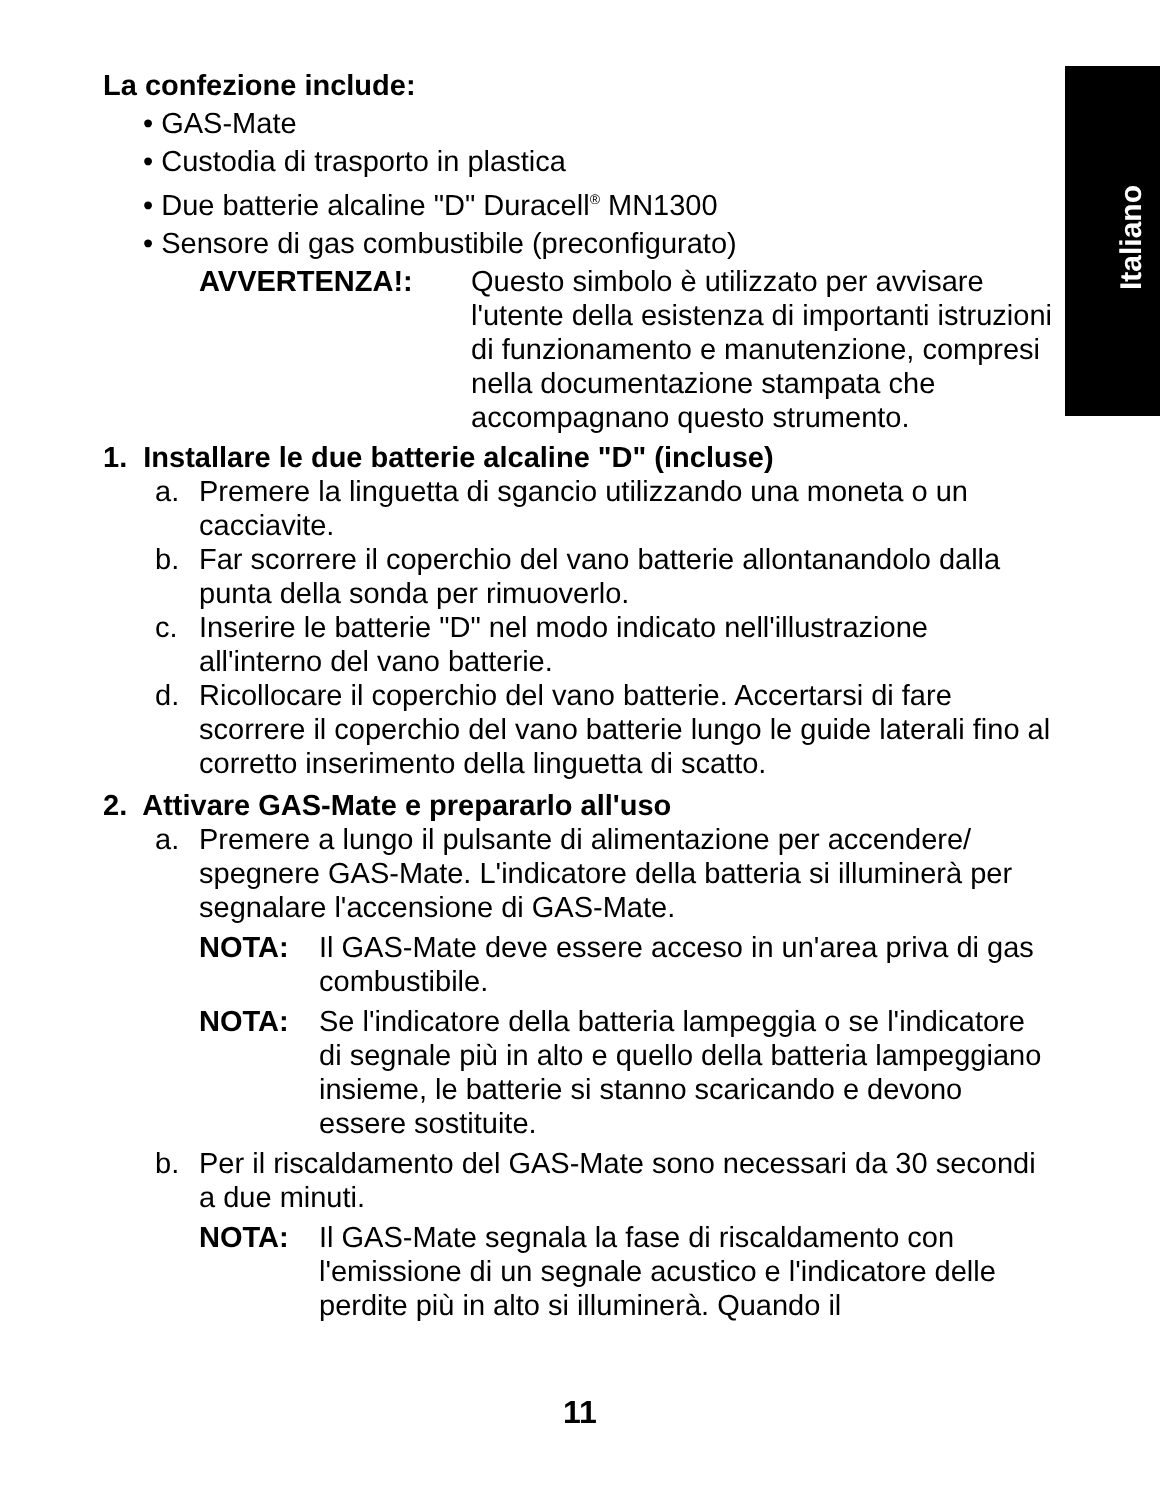Italiano
La confezione include:
• GAS-Mate
• Custodia di trasporto in plastica
• Due batterie alcaline "D" Duracell<sup>®</sup> MN1300
• Sensore di gas combustibile (preconfigurato)
AVVERTENZA!: Questo simbolo è utilizzato per avvisare l'utente della esistenza di importanti istruzioni di funzionamento e manutenzione, compresi nella documentazione stampata che accompagnano questo strumento.
1. Installare le due batterie alcaline "D" (incluse)
a. Premere la linguetta di sgancio utilizzando una moneta o un cacciavite.
b. Far scorrere il coperchio del vano batterie allontanandolo dalla punta della sonda per rimuoverlo.
c. Inserire le batterie "D" nel modo indicato nell'illustrazione all'interno del vano batterie.
d. Ricollocare il coperchio del vano batterie. Accertarsi di fare scorrere il coperchio del vano batterie lungo le guide laterali fino al corretto inserimento della linguetta di scatto.
2. Attivare GAS-Mate e prepararlo all'uso
a. Premere a lungo il pulsante di alimentazione per accendere/ spegnere GAS-Mate. L'indicatore della batteria si illuminerà per segnalare l'accensione di GAS-Mate.
NOTA: Il GAS-Mate deve essere acceso in un'area priva di gas combustibile.
NOTA: Se l'indicatore della batteria lampeggia o se l'indicatore di segnale più in alto e quello della batteria lampeggiano insieme, le batterie si stanno scaricando e devono essere sostituite.
b. Per il riscaldamento del GAS-Mate sono necessari da 30 secondi a due minuti.
NOTA: Il GAS-Mate segnala la fase di riscaldamento con l'emissione di un segnale acustico e l'indicatore delle perdite più in alto si illuminerà. Quando il
11